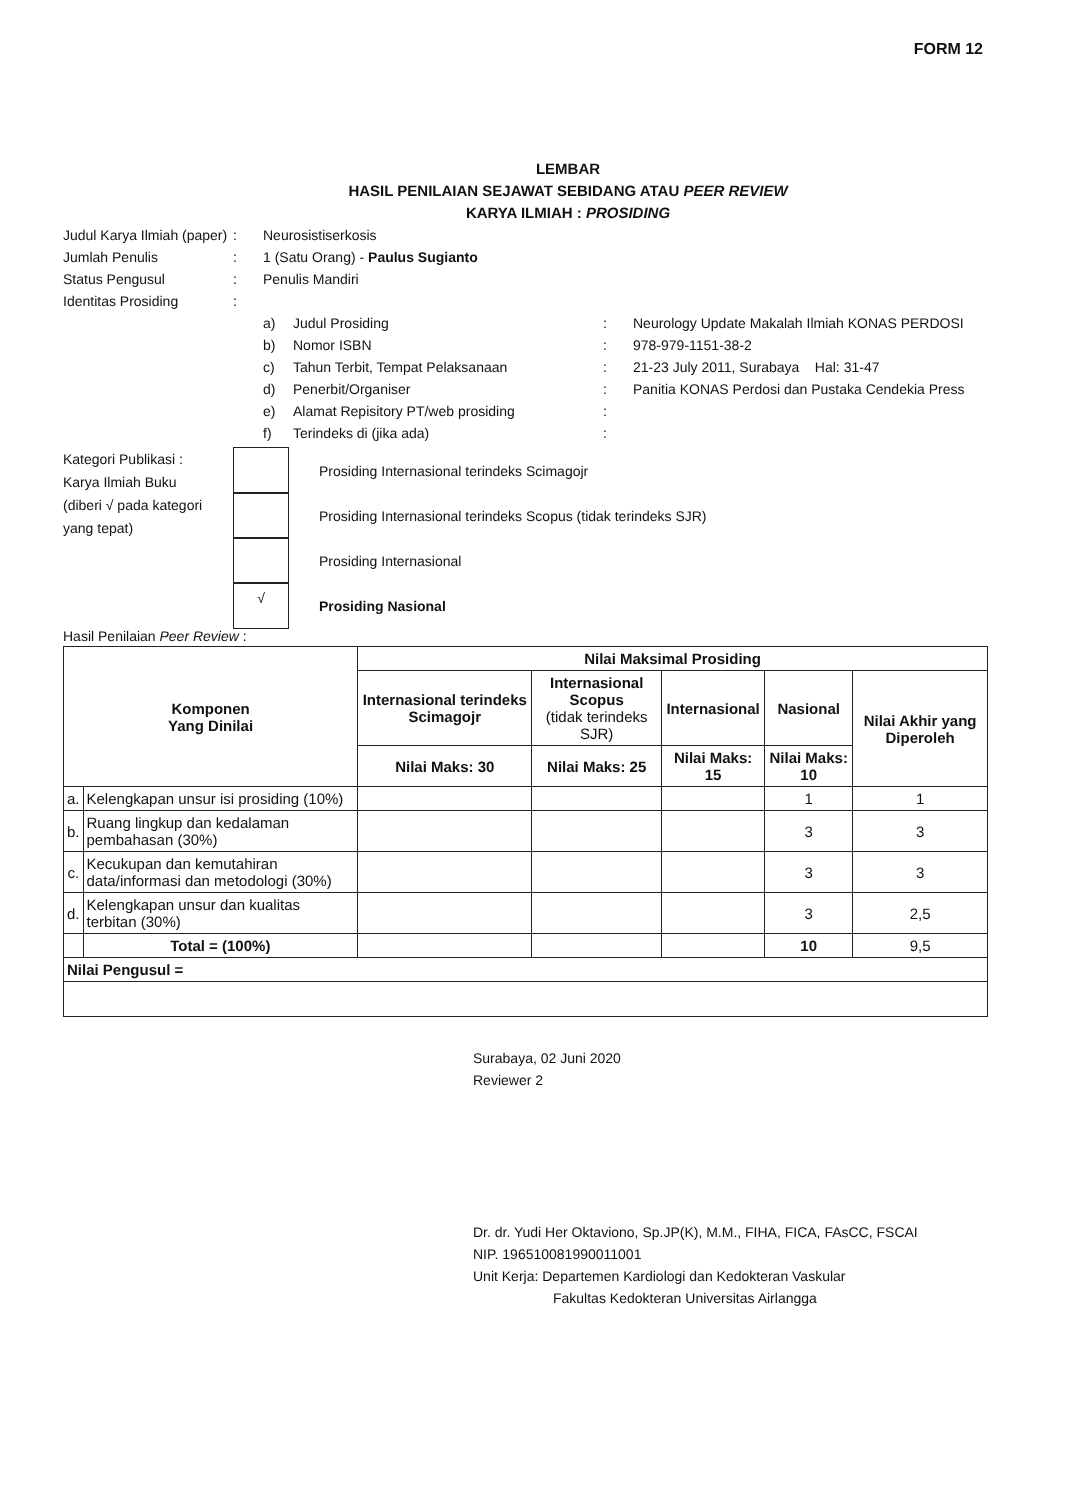FORM 12
LEMBAR
HASIL PENILAIAN SEJAWAT SEBIDANG ATAU PEER REVIEW
KARYA ILMIAH : PROSIDING
Judul Karya Ilmiah (paper)
: Neurosistiserkosis
Jumlah Penulis : 1 (Satu Orang) - Paulus Sugianto
Status Pengusul : Penulis Mandiri
Identitas Prosiding :
a) Judul Prosiding: Neurology Update Makalah Ilmiah KONAS PERDOSI
b) Nomor ISBN: 978-979-1151-38-2
c) Tahun Terbit, Tempat Pelaksanaan: 21-23 July 2011, Surabaya Hal: 31-47
d) Penerbit/Organiser: Panitia KONAS Perdosi dan Pustaka Cendekia Press
e) Alamat Repisitory PT/web prosiding:
f) Terindeks di (jika ada):
Kategori Publikasi : Karya Ilmiah Buku (diberi √ pada kategori yang tepat)
Prosiding Internasional terindeks Scimagojr
Prosiding Internasional terindeks Scopus (tidak terindeks SJR)
Prosiding Internasional
√
Prosiding Nasional
Hasil Penilaian Peer Review :
| Komponen Yang Dinilai | | Nilai Maksimal Prosiding | | | | |
| --- | --- | --- | --- | --- | --- | --- |
| | | Internasional terindeks Scimagojr | Internasional Scopus (tidak terindeks SJR) | Internasional | Nasional | Nilai Akhir yang Diperoleh |
| | | Nilai Maks: 30 | Nilai Maks: 25 | Nilai Maks: 15 | Nilai Maks: 10 | |
| a. | Kelengkapan unsur isi prosiding (10%) | | | | 1 | 1 |
| b. | Ruang lingkup dan kedalaman pembahasan (30%) | | | | 3 | 3 |
| c. | Kecukupan dan kemutahiran data/informasi dan metodologi (30%) | | | | 3 | 3 |
| d. | Kelengkapan unsur dan kualitas terbitan (30%) | | | | 3 | 2,5 |
| | Total = (100%) | | | | 10 | 9,5 |
| Nilai Pengusul = | | | | | | |
Surabaya, 02 Juni 2020
Reviewer 2
Dr. dr. Yudi Her Oktaviono, Sp.JP(K), M.M., FIHA, FICA, FAsCC, FSCAI
NIP. 196510081990011001
Unit Kerja: Departemen Kardiologi dan Kedokteran Vaskular
Fakultas Kedokteran Universitas Airlangga